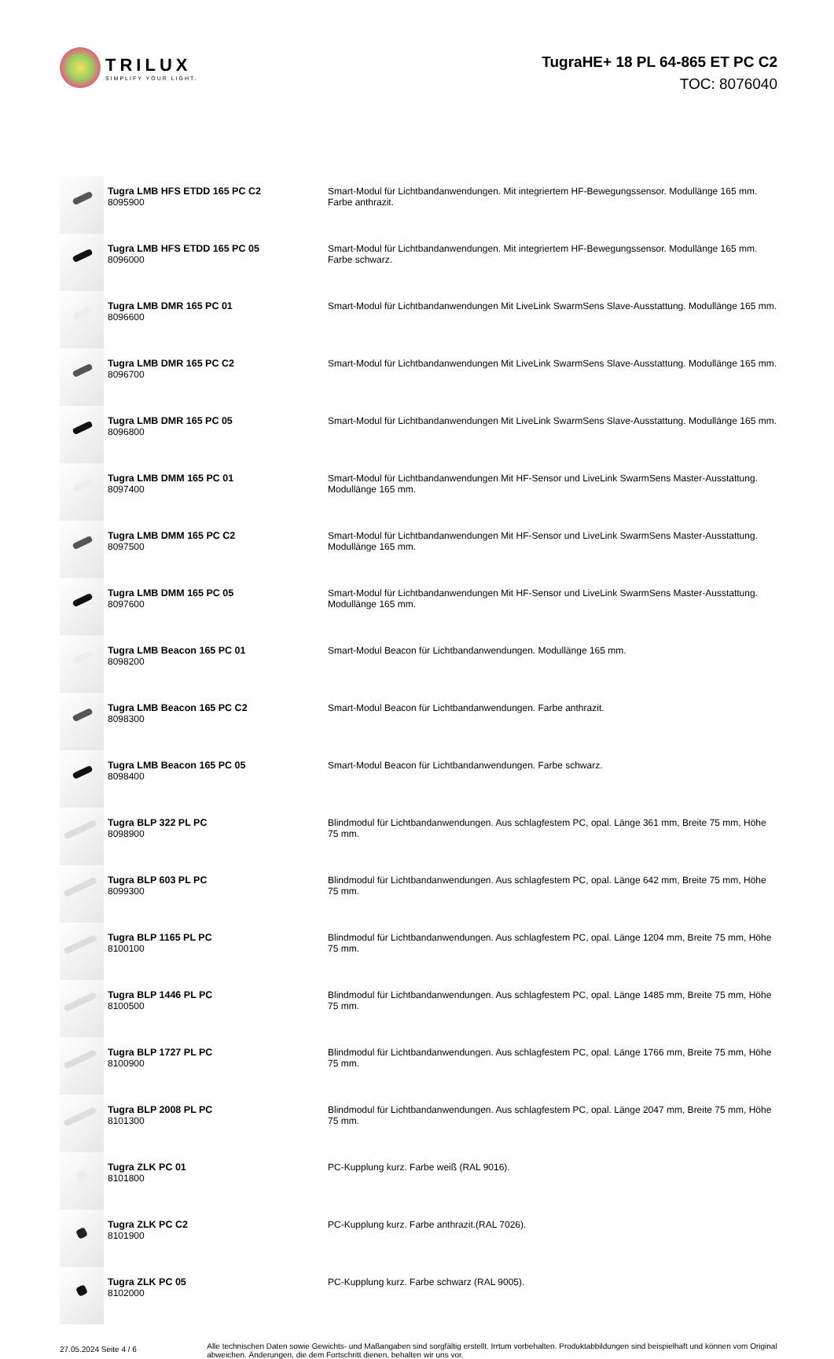TRILUX
SIMPLIFY YOUR LIGHT.
TugraHE+ 18 PL 64-865 ET PC C2
TOC: 8076040
| | Tugra LMB HFS ETDD 165 PC C2 8095900 | Smart-Modul für Lichtbandanwendungen. Mit integriertem HF-Bewegungssensor. Modullänge 165 mm. Farbe anthrazit. |
| | Tugra LMB HFS ETDD 165 PC 05 8096000 | Smart-Modul für Lichtbandanwendungen. Mit integriertem HF-Bewegungssensor. Modullänge 165 mm. Farbe schwarz. |
| | Tugra LMB DMR 165 PC 01 8096600 | Smart-Modul für Lichtbandanwendungen Mit LiveLink SwarmSens Slave-Ausstattung. Modullänge 165 mm. |
| | Tugra LMB DMR 165 PC C2 8096700 | Smart-Modul für Lichtbandanwendungen Mit LiveLink SwarmSens Slave-Ausstattung. Modullänge 165 mm. |
| | Tugra LMB DMR 165 PC 05 8096800 | Smart-Modul für Lichtbandanwendungen Mit LiveLink SwarmSens Slave-Ausstattung. Modullänge 165 mm. |
| | Tugra LMB DMM 165 PC 01 8097400 | Smart-Modul für Lichtbandanwendungen Mit HF-Sensor und LiveLink SwarmSens Master-Ausstattung. Modullänge 165 mm. |
| | Tugra LMB DMM 165 PC C2 8097500 | Smart-Modul für Lichtbandanwendungen Mit HF-Sensor und LiveLink SwarmSens Master-Ausstattung. Modullänge 165 mm. |
| | Tugra LMB DMM 165 PC 05 8097600 | Smart-Modul für Lichtbandanwendungen Mit HF-Sensor und LiveLink SwarmSens Master-Ausstattung. Modullänge 165 mm. |
| | Tugra LMB Beacon 165 PC 01 8098200 | Smart-Modul Beacon für Lichtbandanwendungen. Modullänge 165 mm. |
| | Tugra LMB Beacon 165 PC C2 8098300 | Smart-Modul Beacon für Lichtbandanwendungen. Farbe anthrazit. |
| | Tugra LMB Beacon 165 PC 05 8098400 | Smart-Modul Beacon für Lichtbandanwendungen. Farbe schwarz. |
| | Tugra BLP 322 PL PC 8098900 | Blindmodul für Lichtbandanwendungen. Aus schlagfestem PC, opal. Länge 361 mm, Breite 75 mm, Höhe 75 mm. |
| | Tugra BLP 603 PL PC 8099300 | Blindmodul für Lichtbandanwendungen. Aus schlagfestem PC, opal. Länge 642 mm, Breite 75 mm, Höhe 75 mm. |
| | Tugra BLP 1165 PL PC 8100100 | Blindmodul für Lichtbandanwendungen. Aus schlagfestem PC, opal. Länge 1204 mm, Breite 75 mm, Höhe 75 mm. |
| | Tugra BLP 1446 PL PC 8100500 | Blindmodul für Lichtbandanwendungen. Aus schlagfestem PC, opal. Länge 1485 mm, Breite 75 mm, Höhe 75 mm. |
| | Tugra BLP 1727 PL PC 8100900 | Blindmodul für Lichtbandanwendungen. Aus schlagfestem PC, opal. Länge 1766 mm, Breite 75 mm, Höhe 75 mm. |
| | Tugra BLP 2008 PL PC 8101300 | Blindmodul für Lichtbandanwendungen. Aus schlagfestem PC, opal. Länge 2047 mm, Breite 75 mm, Höhe 75 mm. |
| | Tugra ZLK PC 01 8101800 | PC-Kupplung kurz. Farbe weiß (RAL 9016). |
| | Tugra ZLK PC C2 8101900 | PC-Kupplung kurz. Farbe anthrazit.(RAL 7026). |
| | Tugra ZLK PC 05 8102000 | PC-Kupplung kurz. Farbe schwarz (RAL 9005). |
27.05.2024 Seite 4 / 6
Alle technischen Daten sowie Gewichts- und Maßangaben sind sorgfältig erstellt. Irrtum vorbehalten. Produktabbildungen sind beispielhaft und können vom Original abweichen. Änderungen, die dem Fortschritt dienen, behalten wir uns vor.